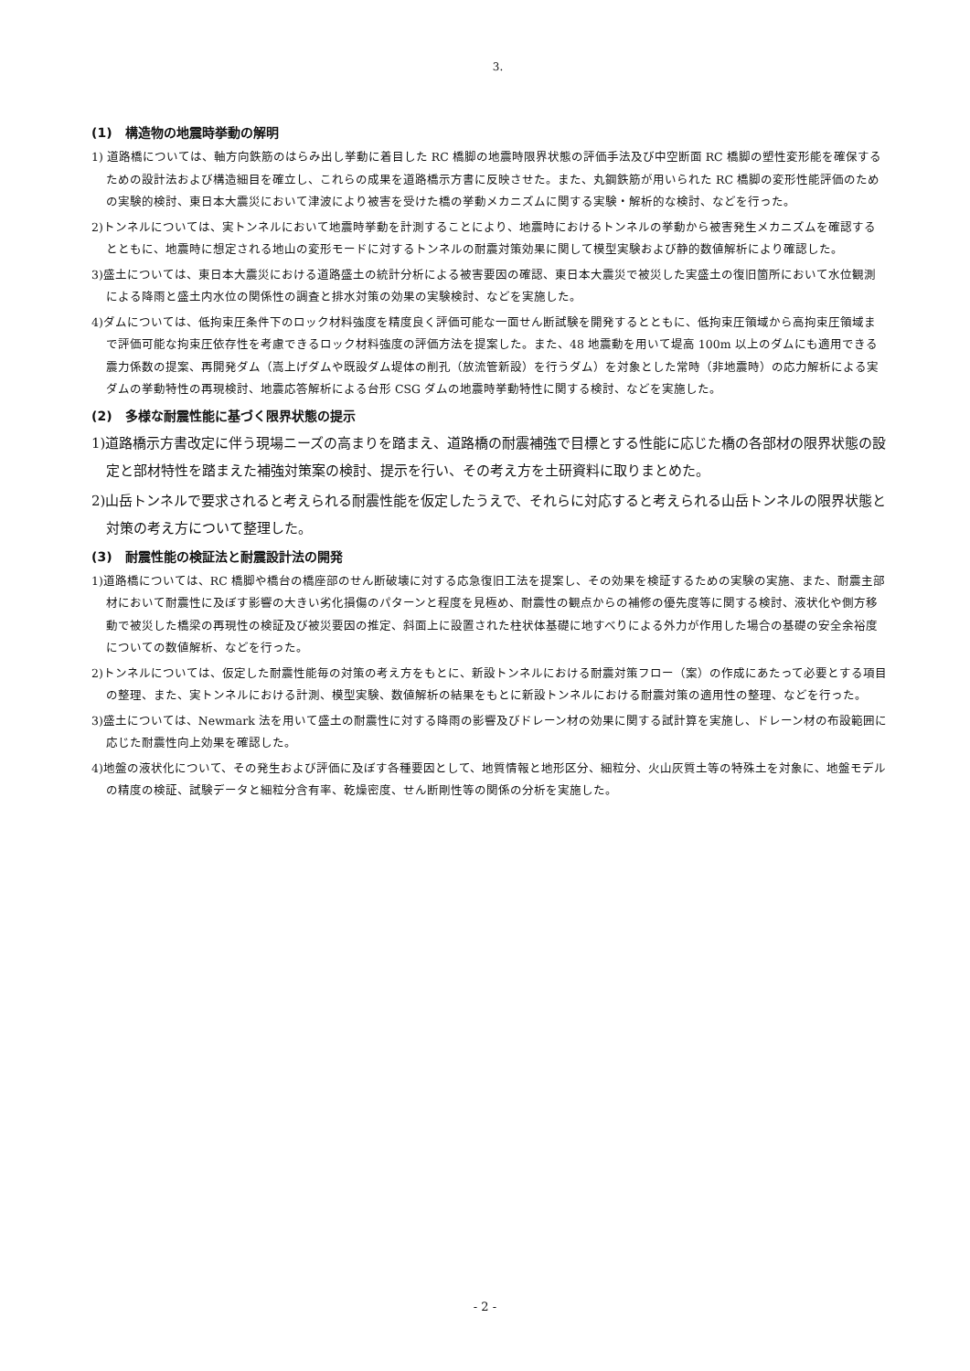3.
(1)　構造物の地震時挙動の解明
1) 道路橋については、軸方向鉄筋のはらみ出し挙動に着目した RC 橋脚の地震時限界状態の評価手法及び中空断面 RC 橋脚の塑性変形能を確保するための設計法および構造細目を確立し、これらの成果を道路橋示方書に反映させた。また、丸鋼鉄筋が用いられた RC 橋脚の変形性能評価のための実験的検討、東日本大震災において津波により被害を受けた橋の挙動メカニズムに関する実験・解析的な検討、などを行った。
2)トンネルについては、実トンネルにおいて地震時挙動を計測することにより、地震時におけるトンネルの挙動から被害発生メカニズムを確認するとともに、地震時に想定される地山の変形モードに対するトンネルの耐震対策効果に関して模型実験および静的数値解析により確認した。
3)盛土については、東日本大震災における道路盛土の統計分析による被害要因の確認、東日本大震災で被災した実盛土の復旧箇所において水位観測による降雨と盛土内水位の関係性の調査と排水対策の効果の実験検討、などを実施した。
4)ダムについては、低拘束圧条件下のロック材料強度を精度良く評価可能な一面せん断試験を開発するとともに、低拘束圧領域から高拘束圧領域まで評価可能な拘束圧依存性を考慮できるロック材料強度の評価方法を提案した。また、48 地震動を用いて堤高 100m 以上のダムにも適用できる震力係数の提案、再開発ダム（嵩上げダムや既設ダム堤体の削孔（放流管新設）を行うダム）を対象とした常時（非地震時）の応力解析による実ダムの挙動特性の再現検討、地震応答解析による台形 CSG ダムの地震時挙動特性に関する検討、などを実施した。
(2)　多様な耐震性能に基づく限界状態の提示
1)道路橋示方書改定に伴う現場ニーズの高まりを踏まえ、道路橋の耐震補強で目標とする性能に応じた橋の各部材の限界状態の設定と部材特性を踏まえた補強対策案の検討、提示を行い、その考え方を土研資料に取りまとめた。
2)山岳トンネルで要求されると考えられる耐震性能を仮定したうえで、それらに対応すると考えられる山岳トンネルの限界状態と対策の考え方について整理した。
(3)　耐震性能の検証法と耐震設計法の開発
1)道路橋については、RC 橋脚や橋台の橋座部のせん断破壊に対する応急復旧工法を提案し、その効果を検証するための実験の実施、また、耐震主部材において耐震性に及ぼす影響の大きい劣化損傷のパターンと程度を見極め、耐震性の観点からの補修の優先度等に関する検討、液状化や側方移動で被災した橋梁の再現性の検証及び被災要因の推定、斜面上に設置された柱状体基礎に地すべりによる外力が作用した場合の基礎の安全余裕度についての数値解析、などを行った。
2)トンネルについては、仮定した耐震性能毎の対策の考え方をもとに、新設トンネルにおける耐震対策フロー（案）の作成にあたって必要とする項目の整理、また、実トンネルにおける計測、模型実験、数値解析の結果をもとに新設トンネルにおける耐震対策の適用性の整理、などを行った。
3)盛土については、Newmark 法を用いて盛土の耐震性に対する降雨の影響及びドレーン材の効果に関する試計算を実施し、ドレーン材の布設範囲に応じた耐震性向上効果を確認した。
4)地盤の液状化について、その発生および評価に及ぼす各種要因として、地質情報と地形区分、細粒分、火山灰質土等の特殊土を対象に、地盤モデルの精度の検証、試験データと細粒分含有率、乾燥密度、せん断剛性等の関係の分析を実施した。
- 2 -